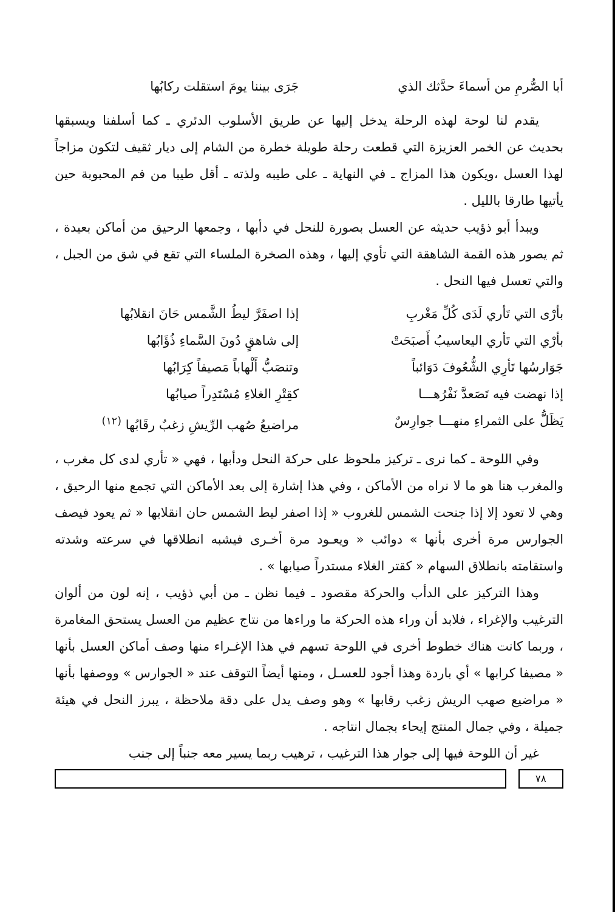أبا الصُّرمِ من أسماءَ حدَّثك الذي جَرَى بيننا يومَ استقلت ركابُها
يقدم لنا لوحة لهذه الرحلة يدخل إليها عن طريق الأسلوب الدئري ـ كما أسلفنا ويسبقها بحديث عن الخمر العزيزة التي قطعت رحلة طويلة خطرة من الشام إلى ديار ثقيف لتكون مزاجاً لهذا العسل ،ويكون هذا المزاج ـ في النهاية ـ على طيبه ولذته ـ أقل طيبا من فم المحبوبة حين يأتيها طارقا بالليل .
ويبدأ أبو ذؤيب حديثه عن العسل بصورة للنحل في دأبها ، وجمعها الرحيق من أماكن بعيدة ، ثم يصور هذه القمة الشاهقة التي تأوي إليها ، وهذه الصخرة الملساء التي تقع في شق من الجبل ، والتي تعسل فيها النحل .
بأرْى التي تَأري لَدَى كُلِّ مَغْربِ إذا اصفَرَّ ليطُ الشَّمس حَانَ انقلابُها
بأرْي التي تَأري اليعاسيبُ أَصبَحَتْ إلى شاهقٍ دُونَ السَّماءِ ذُؤَابُها
جَوَارسُها تَأرِي الشُّعُوفَ دَوَائباً وتنصَبُّ أَلْهاباً مَصيفاً كِرَابُها
إذا نهضت فيه تَصَعدَّ نَفْرُهـــا كقِتْرِ الغلاءِ مُسْتَدِراً صيابُها
يَظَلُّ على الثمراءِ منهـــا جوارِسٌ مراضيعُ صُهب الرِّيشِ زغبٌ رقَابُها <sup>(١٢)</sup>
وفي اللوحة ـ كما نرى ـ تركيز ملحوظ على حركة النحل ودأبها ، فهي « تأري لدى كل مغرب ، والمغرب هنا هو ما لا نراه من الأماكن ، وفي هذا إشارة إلى بعد الأماكن التي تجمع منها الرحيق ، وهي لا تعود إلا إذا جنحت الشمس للغروب « إذا اصفر ليط الشمس حان انقلابها « ثم يعود فيصف الجوارس مرة أخرى بأنها » دوائب « ويعـود مرة أخـرى فيشبه انطلاقها في سرعته وشدته واستقامته بانطلاق السهام « كقتر الغلاء مستدراً صيابها » .
وهذا التركيز على الدأب والحركة مقصود ـ فيما نظن ـ من أبي ذؤيب ، إنه لون من ألوان الترغيب والإغراء ، فلابد أن وراء هذه الحركة ما وراءها من نتاج عظيم من العسل يستحق المغامرة ، وربما كانت هناك خطوط أخرى في اللوحة تسهم في هذا الإغـراء منها وصف أماكن العسل بأنها « مصيفا كرابها » أي باردة وهذا أجود للعسـل ، ومنها أيضاً التوقف عند « الجوارس » ووصفها بأنها « مراضيع صهب الريش زغب رقابها » وهو وصف يدل على دقة ملاحظة ، يبرز النحل في هيئة جميلة ، وفي جمال المنتج إيحاء بجمال انتاجه .
غير أن اللوحة فيها إلى جوار هذا الترغيب ، ترهيب ربما يسير معه جنباً إلى جنب
٧٨